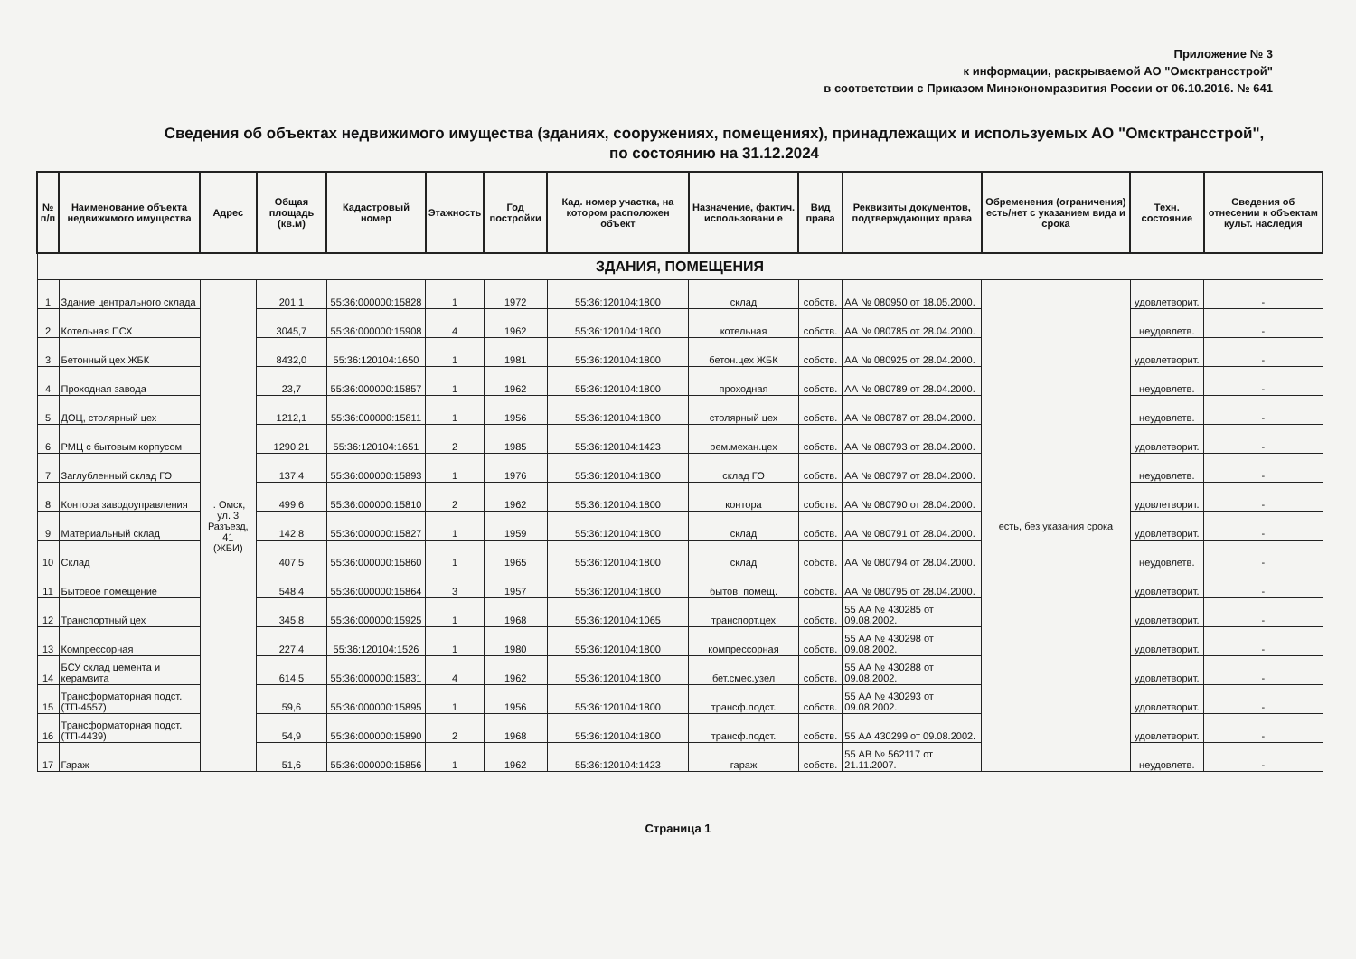Приложение № 3
к информации, раскрываемой АО "Омсктрансстрой"
в соответствии с Приказом Минэкономразвития России от 06.10.2016. № 641
Сведения об объектах недвижимого имущества (зданиях, сооружениях, помещениях), принадлежащих и используемых АО "Омсктрансстрой",
по состоянию на 31.12.2024
| № п/п | Наименование объекта недвижимого имущества | Адрес | Общая площадь (кв.м) | Кадастровый номер | Этажность | Год постройки | Кад. номер участка, на котором расположен объект | Назначение, фактич. использовани е | Вид права | Реквизиты документов, подтверждающих права | Обременения (ограничения) есть/нет с указанием вида и срока | Техн. состояние | Сведения об отнесении к объектам культ. наследия |
| --- | --- | --- | --- | --- | --- | --- | --- | --- | --- | --- | --- | --- | --- |
| ЗДАНИЯ, ПОМЕЩЕНИЯ | | | | | | | | | | | | | |
| 1 | Здание центрального склада | г. Омск, ул. 3 Разъезд, 41 (ЖБИ) | 201,1 | 55:36:000000:15828 | 1 | 1972 | 55:36:120104:1800 | склад | собств. | АА № 080950 от 18.05.2000. | есть, без указания срока | удовлетворит. | - |
| 2 | Котельная ПСХ | | 3045,7 | 55:36:000000:15908 | 4 | 1962 | 55:36:120104:1800 | котельная | собств. | АА № 080785 от 28.04.2000. | | неудовлетв. | - |
| 3 | Бетонный цех ЖБК | | 8432,0 | 55:36:120104:1650 | 1 | 1981 | 55:36:120104:1800 | бетон.цех ЖБК | собств. | АА № 080925 от 28.04.2000. | | удовлетворит. | - |
| 4 | Проходная завода | | 23,7 | 55:36:000000:15857 | 1 | 1962 | 55:36:120104:1800 | проходная | собств. | АА № 080789 от 28.04.2000. | | неудовлетв. | - |
| 5 | ДОЦ, столярный цех | | 1212,1 | 55:36:000000:15811 | 1 | 1956 | 55:36:120104:1800 | столярный цех | собств. | АА № 080787 от 28.04.2000. | | неудовлетв. | - |
| 6 | РМЦ с бытовым корпусом | | 1290,21 | 55:36:120104:1651 | 2 | 1985 | 55:36:120104:1423 | рем.механ.цех | собств. | АА № 080793 от 28.04.2000. | | удовлетворит. | - |
| 7 | Заглубленный склад ГО | | 137,4 | 55:36:000000:15893 | 1 | 1976 | 55:36:120104:1800 | склад ГО | собств. | АА № 080797 от 28.04.2000. | | неудовлетв. | - |
| 8 | Контора заводоуправления | | 499,6 | 55:36:000000:15810 | 2 | 1962 | 55:36:120104:1800 | контора | собств. | АА № 080790 от 28.04.2000. | | удовлетворит. | - |
| 9 | Материальный склад | | 142,8 | 55:36:000000:15827 | 1 | 1959 | 55:36:120104:1800 | склад | собств. | АА № 080791 от 28.04.2000. | | удовлетворит. | - |
| 10 | Склад | | 407,5 | 55:36:000000:15860 | 1 | 1965 | 55:36:120104:1800 | склад | собств. | АА № 080794 от 28.04.2000. | | неудовлетв. | - |
| 11 | Бытовое помещение | | 548,4 | 55:36:000000:15864 | 3 | 1957 | 55:36:120104:1800 | бытов. помещ. | собств. | АА № 080795 от 28.04.2000. | | удовлетворит. | - |
| 12 | Транспортный цех | | 345,8 | 55:36:000000:15925 | 1 | 1968 | 55:36:120104:1065 | транспорт.цех | собств. | 55 АА № 430285 от 09.08.2002. | | удовлетворит. | - |
| 13 | Компрессорная | | 227,4 | 55:36:120104:1526 | 1 | 1980 | 55:36:120104:1800 | компрессорная | собств. | 55 АА № 430298 от 09.08.2002. | | удовлетворит. | - |
| 14 | БСУ склад цемента и керамзита | | 614,5 | 55:36:000000:15831 | 4 | 1962 | 55:36:120104:1800 | бет.смес.узел | собств. | 55 АА № 430288 от 09.08.2002. | | удовлетворит. | - |
| 15 | Трансформаторная подст.(ТП-4557) | | 59,6 | 55:36:000000:15895 | 1 | 1956 | 55:36:120104:1800 | трансф.подст. | собств. | 55 АА № 430293 от 09.08.2002. | | удовлетворит. | - |
| 16 | Трансформаторная подст.(ТП-4439) | | 54,9 | 55:36:000000:15890 | 2 | 1968 | 55:36:120104:1800 | трансф.подст. | собств. | 55 АА 430299 от 09.08.2002. | | удовлетворит. | - |
| 17 | Гараж | | 51,6 | 55:36:000000:15856 | 1 | 1962 | 55:36:120104:1423 | гараж | собств. | 55 АВ № 562117 от 21.11.2007. | | неудовлетв. | - |
Страница 1